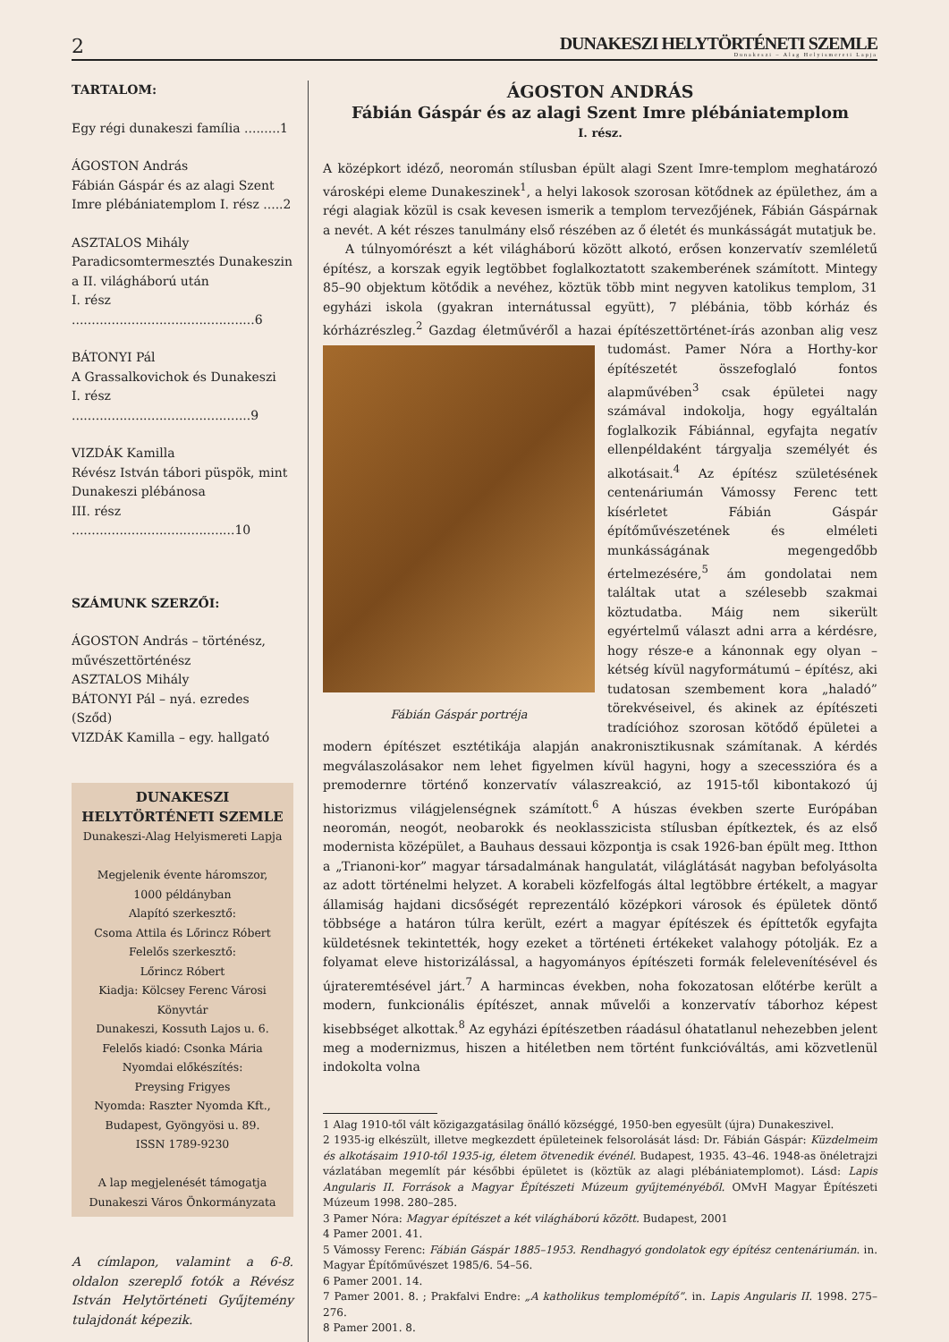2 DUNAKESZI HELYTÖRTÉNETI SZEMLE
Dunakeszi – Alag Helyismereti Lapja
TARTALOM:
Egy régi dunakeszi família .........1
ÁGOSTON András
Fábián Gáspár és az alagi Szent Imre plébániatemplom I. rész .....2
ASZTALOS Mihály
Paradicsomtermesztés Dunakeszin a II. világháború után
I. rész ..............................................6
BÁTONYI Pál
A Grassalkovichok és Dunakeszi
I. rész .............................................9
VIZDÁK Kamilla
Révész István tábori püspök, mint Dunakeszi plébánosa
III. rész .........................................10
SZÁMUNK SZERZŐI:
ÁGOSTON András – történész, művészettörténész
ASZTALOS Mihály
BÁTONYI Pál – nyá. ezredes (Sződ)
VIZDÁK Kamilla – egy. hallgató
DUNAKESZI HELYTÖRTÉNETI SZEMLE
Dunakeszi-Alag Helyismereti Lapja
Megjelenik évente háromszor,
1000 példányban
Alapító szerkesztő:
Csoma Attila és Lőrincz Róbert
Felelős szerkesztő:
Lőrincz Róbert
Kiadja: Kölcsey Ferenc Városi Könyvtár
Dunakeszi, Kossuth Lajos u. 6.
Felelős kiadó: Csonka Mária
Nyomdai előkészítés:
Preysing Frigyes
Nyomda: Raszter Nyomda Kft.,
Budapest, Gyöngyösi u. 89.
ISSN 1789-9230
A lap megjelenését támogatja
Dunakeszi Város Önkormányzata
A címlapon, valamint a 6-8. oldalon szereplő fotók a Révész István Helytörténeti Gyűjtemény tulajdonát képezik.
ÁGOSTON ANDRÁS
Fábián Gáspár és az alagi Szent Imre plébániatemplom
I. rész.
A középkort idéző, neoromán stílusban épült alagi Szent Imre-templom meghatározó városképi eleme Dunakeszinek<sup>1</sup>, a helyi lakosok szorosan kötődnek az épülethez, ám a régi alagiak közül is csak kevesen ismerik a templom tervezőjének, Fábián Gáspárnak a nevét. A két részes tanulmány első részében az ő életét és munkásságát mutatjuk be.
A túlnyomórészt a két világháború között alkotó, erősen konzervatív szemléletű építész, a korszak egyik legtöbbet foglalkoztatott szakemberének számított. Mintegy 85–90 objektum kötődik a nevéhez, köztük több mint negyven katolikus templom, 31 egyházi iskola (gyakran internátussal együtt), 7 plébánia, több kórház és kórházrészleg.<sup>2</sup> Gazdag életművéről a hazai építészettörténet-írás azonban alig vesz tudomást. Pamer Nóra a Fábián Gáspár portréja Horthy-kor építészetét összefoglaló fontos alapművében<sup>3</sup> csak épületei nagy számával indokolja, hogy egyáltalán foglalkozik Fábiánnal, egyfajta negatív ellenpéldaként tárgyalja személyét és alkotásait.<sup>4</sup> Az építész születésének centenáriumán Vámossy Ferenc tett kísérletet Fábián Gáspár építőművészetének és elméleti munkásságának megengedőbb értelmezésére,<sup>5</sup> ám gondolatai nem találtak utat a szélesebb szakmai köztudatba. Máig nem sikerült egyértelmű választ adni arra a kérdésre, hogy része-e a kánonnak egy olyan – kétség kívül nagyformátumú – építész, aki tudatosan szembement kora „haladó” törekvéseivel, és akinek az építészeti tradícióhoz szorosan kötődő épületei a modern építészet esztétikája alapján anakronisztikusnak számítanak. A kérdés megválaszolásakor nem lehet figyelmen kívül hagyni, hogy a szecesszióra és a premodernre történő konzervatív válaszreakció, az 1915-től kibontakozó új historizmus világjelenségnek számított.<sup>6</sup> A húszas években szerte Európában neoromán, neogót, neobarokk és neoklasszicista stílusban építkeztek, és az első modernista középület, a Bauhaus dessaui központja is csak 1926-ban épült meg. Itthon a „Trianoni-kor” magyar társadalmának hangulatát, világlátását nagyban befolyásolta az adott történelmi helyzet. A korabeli közfelfogás által legtöbbre értékelt, a magyar államiság hajdani dicsőségét reprezentáló középkori városok és épületek döntő többsége a határon túlra került, ezért a magyar építészek és építtetők egyfajta küldetésnek tekintették, hogy ezeket a történeti értékeket valahogy pótolják. Ez a folyamat eleve historizálással, a hagyományos építészeti formák felelevenítésével és újrateremtésével járt.<sup>7</sup> A harmincas években, noha fokozatosan előtérbe került a modern, funkcionális építészet, annak művelői a konzervatív táborhoz képest kisebbséget alkottak.<sup>8</sup> Az egyházi építészetben ráadásul óhatatlanul nehezebben jelent meg a modernizmus, hiszen a hitéletben nem történt funkcióváltás, ami közvetlenül indokolta volna
1 Alag 1910-től vált közigazgatásilag önálló községgé, 1950-ben egyesült (újra) Dunakeszivel.
2 1935-ig elkészült, illetve megkezdett épületeinek felsorolását lásd: Dr. Fábián Gáspár: Küzdelmeim és alkotásaim 1910-től 1935-ig, életem ötvenedik événél. Budapest, 1935. 43–46. 1948-as önéletrajzi vázlatában megemlít pár későbbi épületet is (köztük az alagi plébániatemplomot). Lásd: Lapis Angularis II. Források a Magyar Építészeti Múzeum gyűjteményéből. OMvH Magyar Építészeti Múzeum 1998. 280–285.
3 Pamer Nóra: Magyar építészet a két világháború között. Budapest, 2001
4 Pamer 2001. 41.
5 Vámossy Ferenc: Fábián Gáspár 1885–1953. Rendhagyó gondolatok egy építész centenáriumán. in. Magyar Építőművészet 1985/6. 54–56.
6 Pamer 2001. 14.
7 Pamer 2001. 8. ; Prakfalvi Endre: „A katholikus templomépítő”. in. Lapis Angularis II. 1998. 275–276.
8 Pamer 2001. 8.